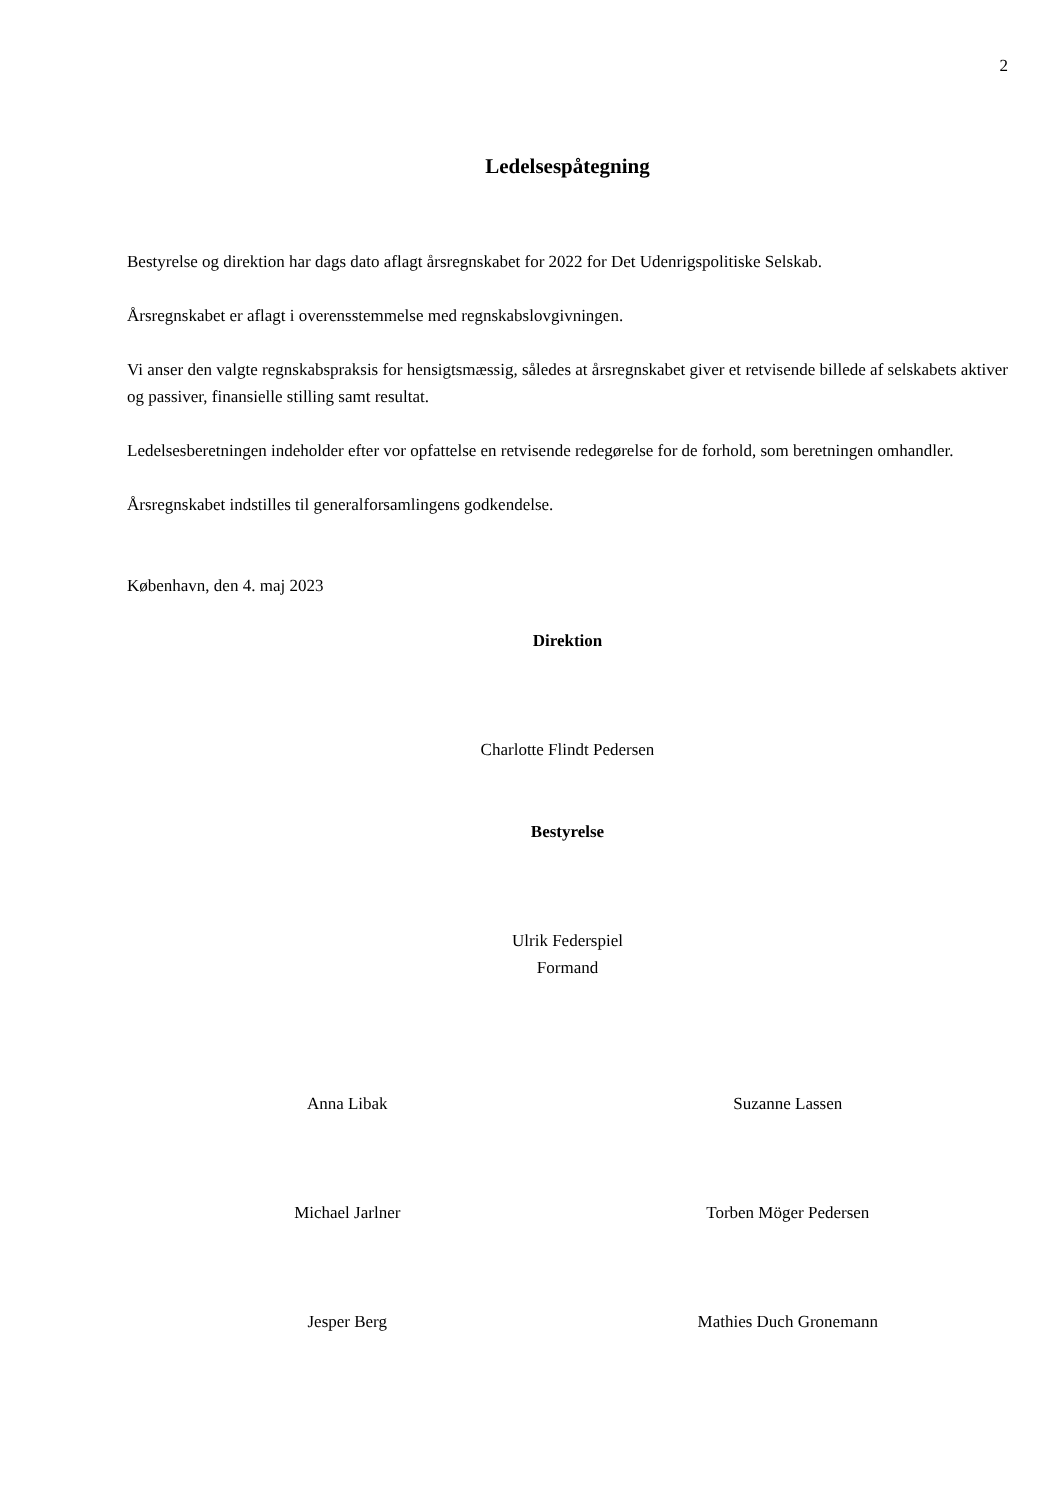2
Ledelsespåtegning
Bestyrelse og direktion har dags dato aflagt årsregnskabet for 2022 for Det Udenrigspolitiske Selskab.
Årsregnskabet er aflagt i overensstemmelse med regnskabslovgivningen.
Vi anser den valgte regnskabspraksis for hensigtsmæssig, således at årsregnskabet giver et retvisende billede af selskabets aktiver og passiver, finansielle stilling samt resultat.
Ledelsesberetningen indeholder efter vor opfattelse en retvisende redegørelse for de forhold, som beretningen omhandler.
Årsregnskabet indstilles til generalforsamlingens godkendelse.
København, den 4. maj 2023
Direktion
Charlotte Flindt Pedersen
Bestyrelse
Ulrik Federspiel
Formand
Anna Libak Suzanne Lassen
Michael Jarlner Torben Möger Pedersen
Jesper Berg Mathies Duch Gronemann